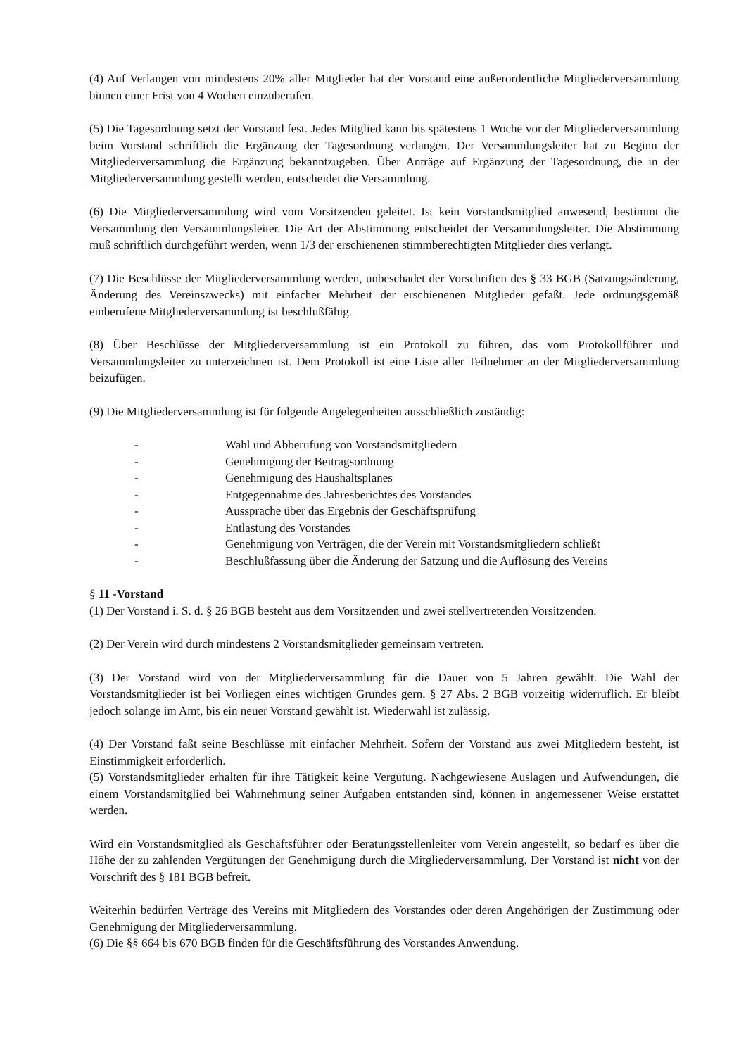(4) Auf Verlangen von mindestens 20% aller Mitglieder hat der Vorstand eine außerordentliche Mitgliederversammlung binnen einer Frist von 4 Wochen einzuberufen.
(5) Die Tagesordnung setzt der Vorstand fest. Jedes Mitglied kann bis spätestens 1 Woche vor der Mitgliederversammlung beim Vorstand schriftlich die Ergänzung der Tagesordnung verlangen. Der Versammlungsleiter hat zu Beginn der Mitgliederversammlung die Ergänzung bekanntzugeben. Über Anträge auf Ergänzung der Tagesordnung, die in der Mitgliederversammlung gestellt werden, entscheidet die Versammlung.
(6) Die Mitgliederversammlung wird vom Vorsitzenden geleitet. Ist kein Vorstandsmitglied anwesend, bestimmt die Versammlung den Versammlungsleiter. Die Art der Abstimmung entscheidet der Versammlungsleiter. Die Abstimmung muß schriftlich durchgeführt werden, wenn 1/3 der erschienenen stimmberechtigten Mitglieder dies verlangt.
(7) Die Beschlüsse der Mitgliederversammlung werden, unbeschadet der Vorschriften des § 33 BGB (Satzungsänderung, Änderung des Vereinszwecks) mit einfacher Mehrheit der erschienenen Mitglieder gefaßt. Jede ordnungsgemäß einberufene Mitgliederversammlung ist beschlußfähig.
(8) Über Beschlüsse der Mitgliederversammlung ist ein Protokoll zu führen, das vom Protokollführer und Versammlungsleiter zu unterzeichnen ist. Dem Protokoll ist eine Liste aller Teilnehmer an der Mitgliederversammlung beizufügen.
(9) Die Mitgliederversammlung ist für folgende Angelegenheiten ausschließlich zuständig:
- Wahl und Abberufung von Vorstandsmitgliedern
- Genehmigung der Beitragsordnung
- Genehmigung des Haushaltsplanes
- Entgegennahme des Jahresberichtes des Vorstandes
- Aussprache über das Ergebnis der Geschäftsprüfung
- Entlastung des Vorstandes
- Genehmigung von Verträgen, die der Verein mit Vorstandsmitgliedern schließt
- Beschlußfassung über die Änderung der Satzung und die Auflösung des Vereins
§ 11 -Vorstand
(1) Der Vorstand i. S. d. § 26 BGB besteht aus dem Vorsitzenden und zwei stellvertretenden Vorsitzenden.
(2) Der Verein wird durch mindestens 2 Vorstandsmitglieder gemeinsam vertreten.
(3) Der Vorstand wird von der Mitgliederversammlung für die Dauer von 5 Jahren gewählt. Die Wahl der Vorstandsmitglieder ist bei Vorliegen eines wichtigen Grundes gern. § 27 Abs. 2 BGB vorzeitig widerruflich. Er bleibt jedoch solange im Amt, bis ein neuer Vorstand gewählt ist. Wiederwahl ist zulässig.
(4) Der Vorstand faßt seine Beschlüsse mit einfacher Mehrheit. Sofern der Vorstand aus zwei Mitgliedern besteht, ist Einstimmigkeit erforderlich.
(5) Vorstandsmitglieder erhalten für ihre Tätigkeit keine Vergütung. Nachgewiesene Auslagen und Aufwendungen, die einem Vorstandsmitglied bei Wahrnehmung seiner Aufgaben entstanden sind, können in angemessener Weise erstattet werden.
Wird ein Vorstandsmitglied als Geschäftsführer oder Beratungsstellenleiter vom Verein angestellt, so bedarf es über die Höhe der zu zahlenden Vergütungen der Genehmigung durch die Mitgliederversammlung. Der Vorstand ist nicht von der Vorschrift des § 181 BGB befreit.
Weiterhin bedürfen Verträge des Vereins mit Mitgliedern des Vorstandes oder deren Angehörigen der Zustimmung oder Genehmigung der Mitgliederversammlung.
(6) Die §§ 664 bis 670 BGB finden für die Geschäftsführung des Vorstandes Anwendung.